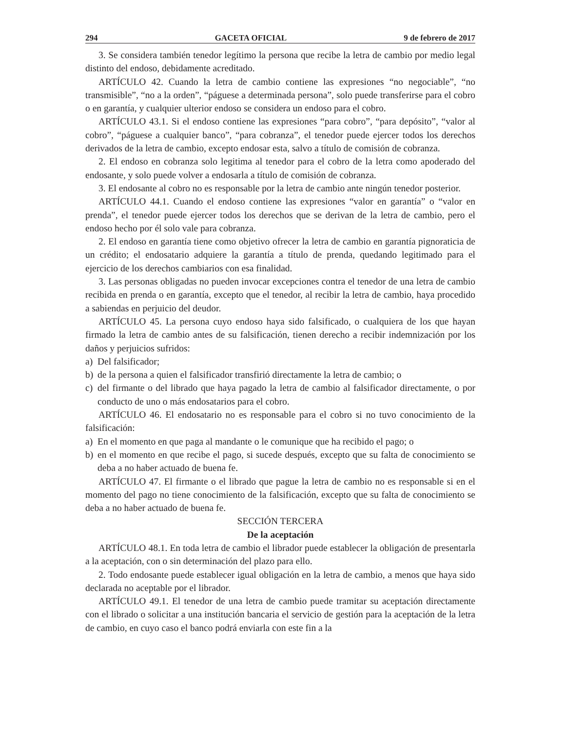294 GACETA OFICIAL 9 de febrero de 2017
3. Se considera también tenedor legítimo la persona que recibe la letra de cambio por medio legal distinto del endoso, debidamente acreditado.
ARTÍCULO 42. Cuando la letra de cambio contiene las expresiones “no negociable”, “no transmisible”, “no a la orden”, “páguese a determinada persona”, solo puede transferirse para el cobro o en garantía, y cualquier ulterior endoso se considera un endoso para el cobro.
ARTÍCULO 43.1. Si el endoso contiene las expresiones “para cobro”, “para depósito”, “valor al cobro”, “páguese a cualquier banco”, “para cobranza”, el tenedor puede ejercer todos los derechos derivados de la letra de cambio, excepto endosar esta, salvo a título de comisión de cobranza.
2. El endoso en cobranza solo legitima al tenedor para el cobro de la letra como apoderado del endosante, y solo puede volver a endosarla a título de comisión de cobranza.
3. El endosante al cobro no es responsable por la letra de cambio ante ningún tenedor posterior.
ARTÍCULO 44.1. Cuando el endoso contiene las expresiones “valor en garantía” o “valor en prenda”, el tenedor puede ejercer todos los derechos que se derivan de la letra de cambio, pero el endoso hecho por él solo vale para cobranza.
2. El endoso en garantía tiene como objetivo ofrecer la letra de cambio en garantía pignoraticia de un crédito; el endosatario adquiere la garantía a título de prenda, quedando legitimado para el ejercicio de los derechos cambiarios con esa finalidad.
3. Las personas obligadas no pueden invocar excepciones contra el tenedor de una letra de cambio recibida en prenda o en garantía, excepto que el tenedor, al recibir la letra de cambio, haya procedido a sabiendas en perjuicio del deudor.
ARTÍCULO 45. La persona cuyo endoso haya sido falsificado, o cualquiera de los que hayan firmado la letra de cambio antes de su falsificación, tienen derecho a recibir indemnización por los daños y perjuicios sufridos:
a) Del falsificador;
b) de la persona a quien el falsificador transfirió directamente la letra de cambio; o
c) del firmante o del librado que haya pagado la letra de cambio al falsificador directamente, o por conducto de uno o más endosatarios para el cobro.
ARTÍCULO 46. El endosatario no es responsable para el cobro si no tuvo conocimiento de la falsificación:
a) En el momento en que paga al mandante o le comunique que ha recibido el pago; o
b) en el momento en que recibe el pago, si sucede después, excepto que su falta de conocimiento se deba a no haber actuado de buena fe.
ARTÍCULO 47. El firmante o el librado que pague la letra de cambio no es responsable si en el momento del pago no tiene conocimiento de la falsificación, excepto que su falta de conocimiento se deba a no haber actuado de buena fe.
SECCIÓN TERCERA
De la aceptación
ARTÍCULO 48.1. En toda letra de cambio el librador puede establecer la obligación de presentarla a la aceptación, con o sin determinación del plazo para ello.
2. Todo endosante puede establecer igual obligación en la letra de cambio, a menos que haya sido declarada no aceptable por el librador.
ARTÍCULO 49.1. El tenedor de una letra de cambio puede tramitar su aceptación directamente con el librado o solicitar a una institución bancaria el servicio de gestión para la aceptación de la letra de cambio, en cuyo caso el banco podrá enviarla con este fin a la